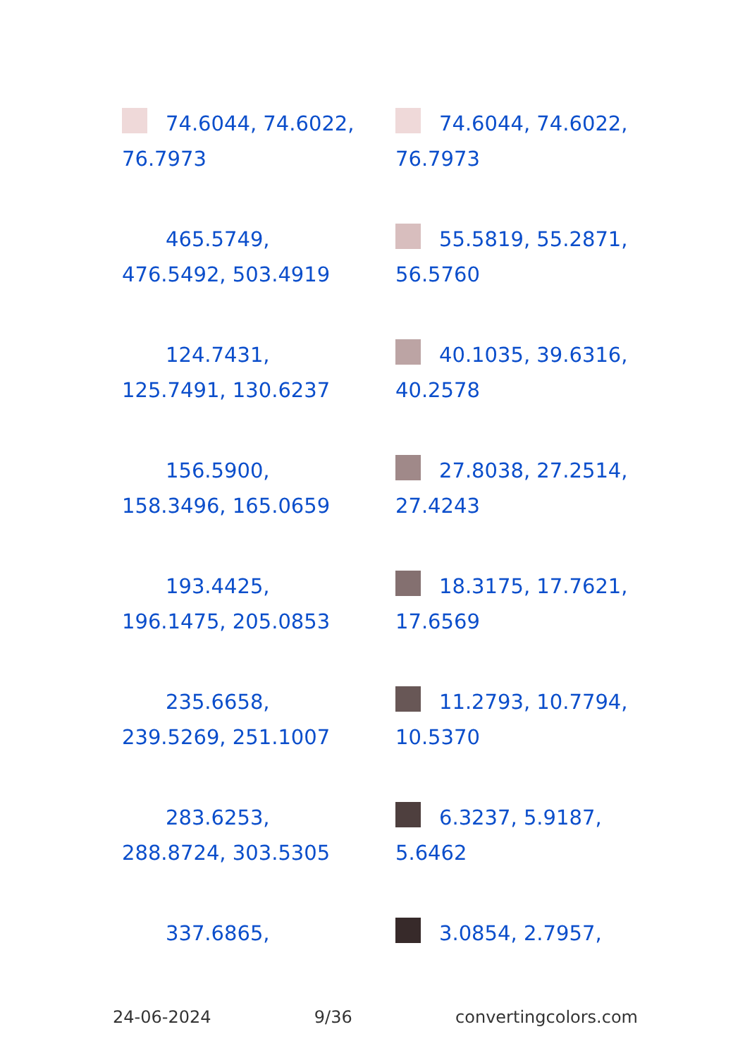74.6044, 74.6022, 76.7973
74.6044, 74.6022, 76.7973
465.5749, 476.5492, 503.4919
55.5819, 55.2871, 56.5760
124.7431, 125.7491, 130.6237
40.1035, 39.6316, 40.2578
156.5900, 158.3496, 165.0659
27.8038, 27.2514, 27.4243
193.4425, 196.1475, 205.0853
18.3175, 17.7621, 17.6569
235.6658, 239.5269, 251.1007
11.2793, 10.7794, 10.5370
283.6253, 288.8724, 303.5305
6.3237, 5.9187, 5.6462
337.6865,
3.0854, 2.7957,
24-06-2024 9/36 convertingcolors.com